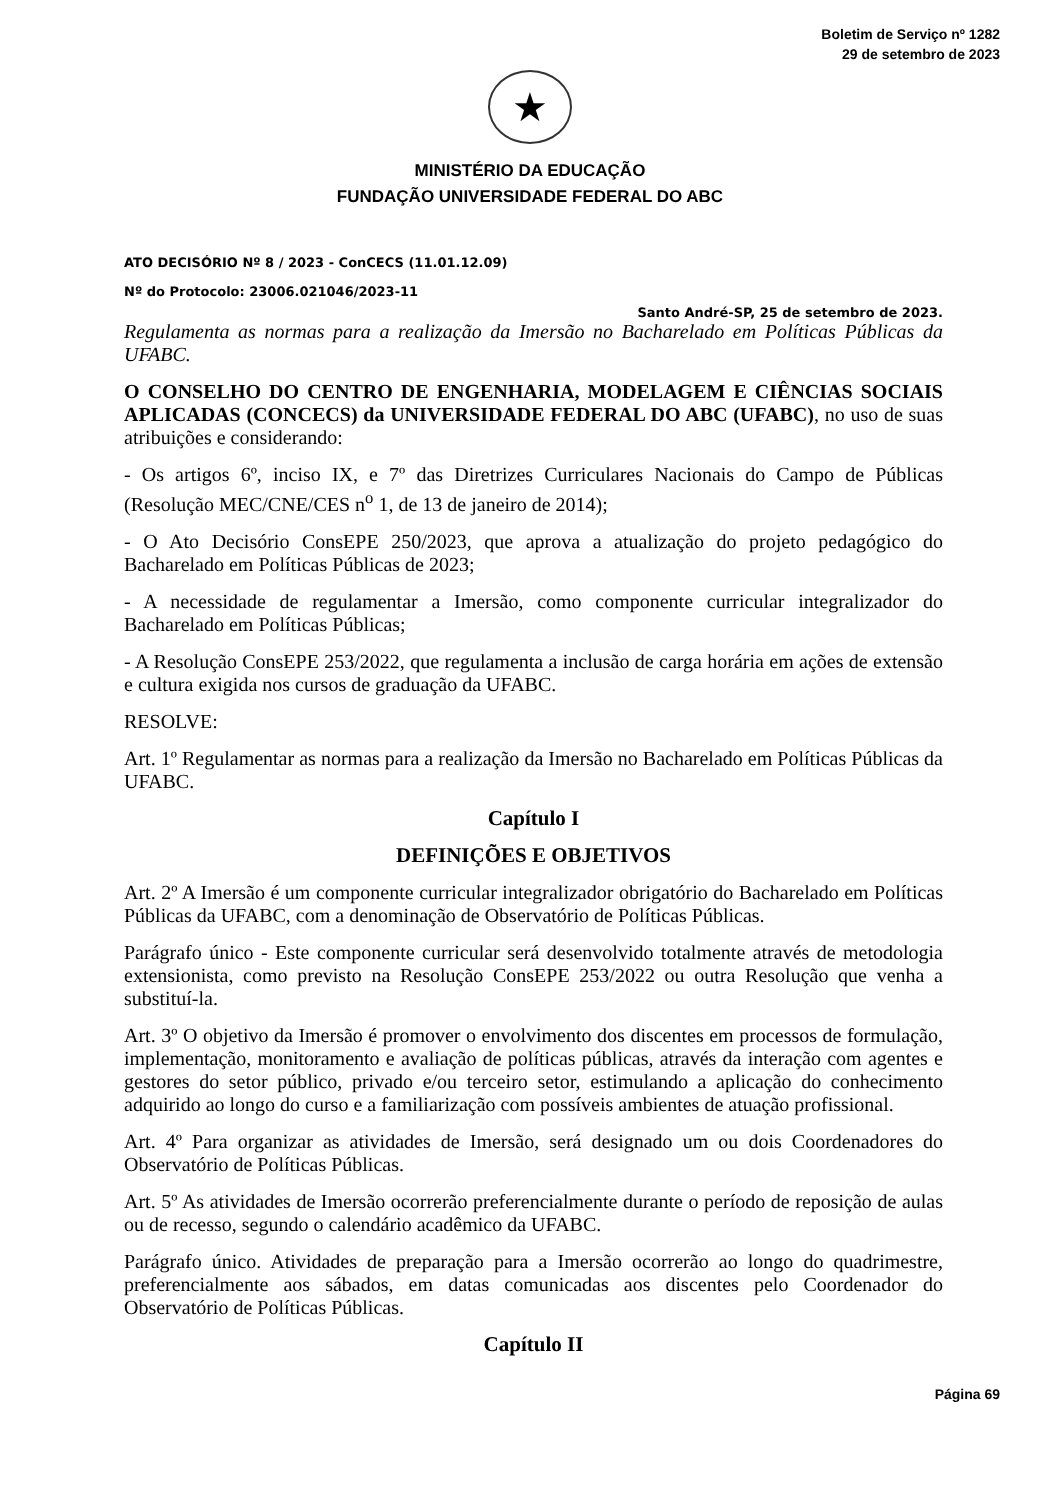Boletim de Serviço nº 1282
29 de setembro de 2023
★
MINISTÉRIO DA EDUCAÇÃO
FUNDAÇÃO UNIVERSIDADE FEDERAL DO ABC
ATO DECISÓRIO Nº 8 / 2023 - ConCECS (11.01.12.09)
Nº do Protocolo: 23006.021046/2023-11
Santo André-SP, 25 de setembro de 2023.
Regulamenta as normas para a realização da Imersão no Bacharelado em Políticas Públicas da UFABC.
O CONSELHO DO CENTRO DE ENGENHARIA, MODELAGEM E CIÊNCIAS SOCIAIS APLICADAS (CONCECS) da UNIVERSIDADE FEDERAL DO ABC (UFABC), no uso de suas atribuições e considerando:
- Os artigos 6º, inciso IX, e 7º das Diretrizes Curriculares Nacionais do Campo de Públicas (Resolução MEC/CNE/CES n<sup>o</sup> 1, de 13 de janeiro de 2014);
- O Ato Decisório ConsEPE 250/2023, que aprova a atualização do projeto pedagógico do Bacharelado em Políticas Públicas de 2023;
- A necessidade de regulamentar a Imersão, como componente curricular integralizador do Bacharelado em Políticas Públicas;
- A Resolução ConsEPE 253/2022, que regulamenta a inclusão de carga horária em ações de extensão e cultura exigida nos cursos de graduação da UFABC.
RESOLVE:
Art. 1º Regulamentar as normas para a realização da Imersão no Bacharelado em Políticas Públicas da UFABC.
Capítulo I
DEFINIÇÕES E OBJETIVOS
Art. 2º A Imersão é um componente curricular integralizador obrigatório do Bacharelado em Políticas Públicas da UFABC, com a denominação de Observatório de Políticas Públicas.
Parágrafo único - Este componente curricular será desenvolvido totalmente através de metodologia extensionista, como previsto na Resolução ConsEPE 253/2022 ou outra Resolução que venha a substituí-la.
Art. 3º O objetivo da Imersão é promover o envolvimento dos discentes em processos de formulação, implementação, monitoramento e avaliação de políticas públicas, através da interação com agentes e gestores do setor público, privado e/ou terceiro setor, estimulando a aplicação do conhecimento adquirido ao longo do curso e a familiarização com possíveis ambientes de atuação profissional.
Art. 4º Para organizar as atividades de Imersão, será designado um ou dois Coordenadores do Observatório de Políticas Públicas.
Art. 5º As atividades de Imersão ocorrerão preferencialmente durante o período de reposição de aulas ou de recesso, segundo o calendário acadêmico da UFABC.
Parágrafo único. Atividades de preparação para a Imersão ocorrerão ao longo do quadrimestre, preferencialmente aos sábados, em datas comunicadas aos discentes pelo Coordenador do Observatório de Políticas Públicas.
Capítulo II
Página 69